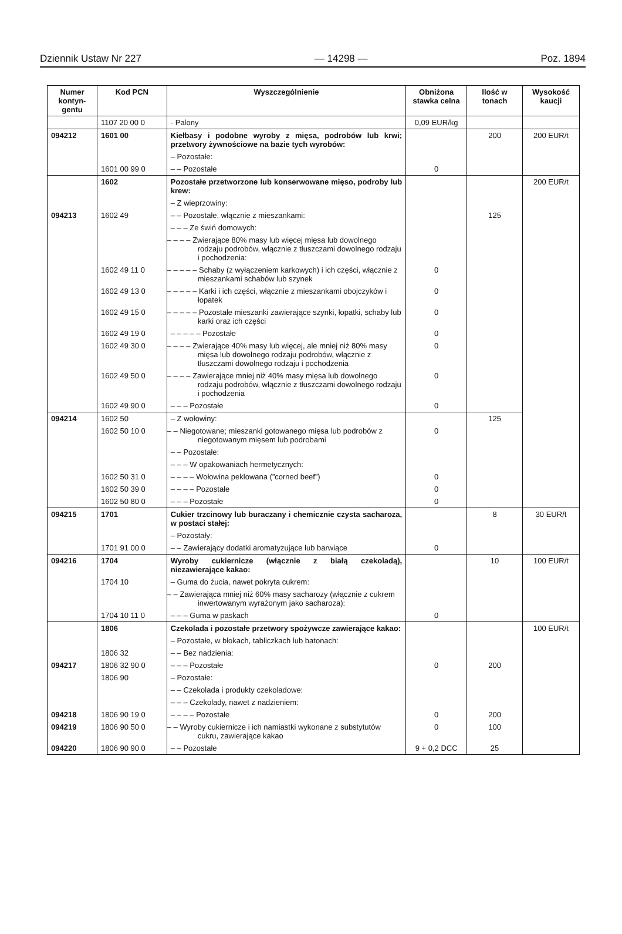Dziennik Ustaw Nr 227 — 14298 — Poz. 1894
| Numer kontyn-gentu | Kod PCN | Wyszczególnienie | Obniżona stawka celna | Ilość w tonach | Wysokość kaucji |
| --- | --- | --- | --- | --- | --- |
| | 1107 20 00 0 | - Palony | 0,09 EUR/kg | | |
| 094212 | 1601 00 | Kiełbasy i podobne wyroby z mięsa, podrobów lub krwi; przetwory żywnościowe na bazie tych wyrobów: | | 200 | 200 EUR/t |
| | | – Pozostałe: | | | |
| | 1601 00 99 0 | – – Pozostałe | 0 | | |
| | 1602 | Pozostałe przetworzone lub konserwowane mięso, podroby lub krew: | | | 200 EUR/t |
| | | – Z wieprzowiny: | | | |
| 094213 | 1602 49 | – – Pozostałe, włącznie z mieszankami: | | 125 | |
| | | – – – Ze świń domowych: | | | |
| | | – – – – Zwierające 80% masy lub więcej mięsa lub dowolnego rodzaju podrobów, włącznie z tłuszczami dowolnego rodzaju i pochodzenia: | | | |
| | 1602 49 11 0 | – – – – – Schaby (z wyłączeniem karkowych) i ich części, włącznie z mieszankami schabów lub szynek | 0 | | |
| | 1602 49 13 0 | – – – – – Karki i ich części, włącznie z mieszankami obojczyków i łopatek | 0 | | |
| | 1602 49 15 0 | – – – – – Pozostałe mieszanki zawierające szynki, łopatki, schaby lub karki oraz ich części | 0 | | |
| | 1602 49 19 0 | – – – – – Pozostałe | 0 | | |
| | 1602 49 30 0 | – – – – Zwierające 40% masy lub więcej, ale mniej niż 80% masy mięsa lub dowolnego rodzaju podrobów, włącznie z tłuszczami dowolnego rodzaju i pochodzenia | 0 | | |
| | 1602 49 50 0 | – – – – Zawierające mniej niż 40% masy mięsa lub dowolnego rodzaju podrobów, włącznie z tłuszczami dowolnego rodzaju i pochodzenia | 0 | | |
| | 1602 49 90 0 | – – – Pozostałe | 0 | | |
| 094214 | 1602 50 | – Z wołowiny: | | 125 | |
| | 1602 50 10 0 | – – Niegotowane; mieszanki gotowanego mięsa lub podrobów z niegotowanym mięsem lub podrobami | 0 | | |
| | | – – Pozostałe: | | | |
| | | – – – W opakowaniach hermetycznych: | | | |
| | 1602 50 31 0 | – – – – Wołowina peklowana (”corned beef”) | 0 | | |
| | 1602 50 39 0 | – – – – Pozostałe | 0 | | |
| | 1602 50 80 0 | – – – Pozostałe | 0 | | |
| 094215 | 1701 | Cukier trzcinowy lub buraczany i chemicznie czysta sacharoza, w postaci stałej: | | 8 | 30 EUR/t |
| | | – Pozostały: | | | |
| | 1701 91 00 0 | – – Zawierający dodatki aromatyzujące lub barwiące | 0 | | |
| 094216 | 1704 | Wyroby cukiernicze (włącznie z białą czekoladą), niezawierające kakao: | | 10 | 100 EUR/t |
| | 1704 10 | – Guma do żucia, nawet pokryta cukrem: | | | |
| | | – – Zawierająca mniej niż 60% masy sacharozy (włącznie z cukrem inwertowanym wyrażonym jako sacharoza): | | | |
| | 1704 10 11 0 | – – – Guma w paskach | 0 | | |
| | 1806 | Czekolada i pozostałe przetwory spożywcze zawierające kakao: | | | 100 EUR/t |
| | | – Pozostałe, w blokach, tabliczkach lub batonach: | | | |
| | 1806 32 | – – Bez nadzienia: | | | |
| 094217 | 1806 32 90 0 | – – – Pozostałe | 0 | 200 | |
| | 1806 90 | – Pozostałe: | | | |
| | | – – Czekolada i produkty czekoladowe: | | | |
| | | – – – Czekolady, nawet z nadzieniem: | | | |
| 094218 | 1806 90 19 0 | – – – – Pozostałe | 0 | 200 | |
| 094219 | 1806 90 50 0 | – – Wyroby cukiernicze i ich namiastki wykonane z substytutów cukru, zawierające kakao | 0 | 100 | |
| 094220 | 1806 90 90 0 | – – Pozostałe | 9 + 0,2 DCC | 25 | |